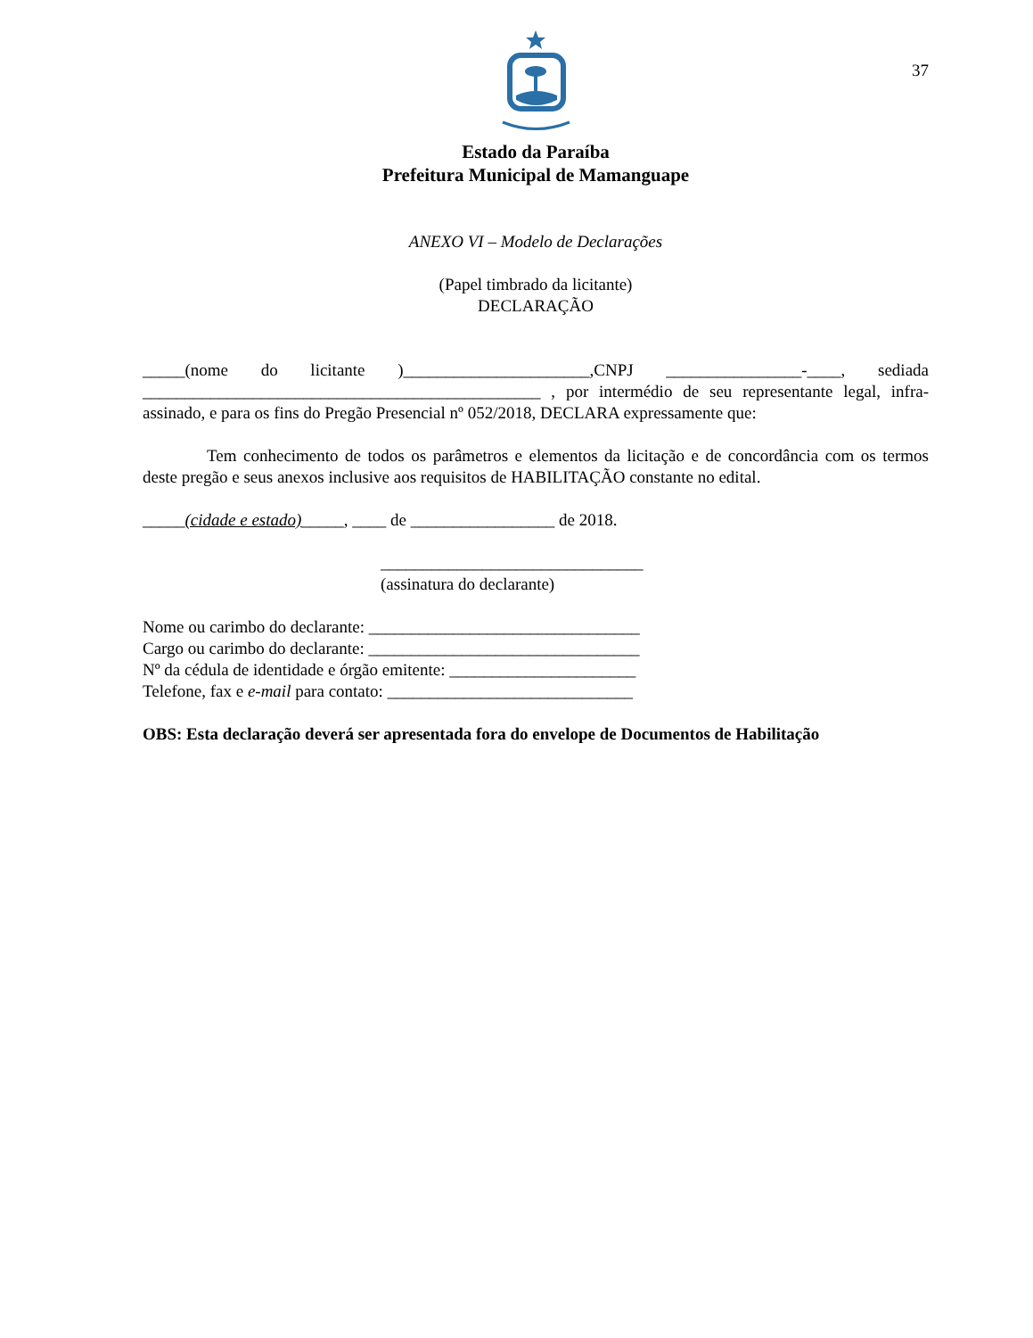37
Estado da Paraíba
Prefeitura Municipal de Mamanguape
ANEXO VI – Modelo de Declarações
(Papel timbrado da licitante)
DECLARAÇÃO
_____(nome do licitante )______________________,CNPJ ________________-____, sediada _______________________________________________ , por intermédio de seu representante legal, infra-assinado, e para os fins do Pregão Presencial nº 052/2018, DECLARA expressamente que:
Tem conhecimento de todos os parâmetros e elementos da licitação e de concordância com os termos deste pregão e seus anexos inclusive aos requisitos de HABILITAÇÃO constante no edital.
_____(cidade e estado)_____, ____ de _________________ de 2018.
_______________________________
(assinatura do declarante)
Nome ou carimbo do declarante: ________________________________
Cargo ou carimbo do declarante: ________________________________
Nº da cédula de identidade e órgão emitente: ______________________
Telefone, fax e e-mail para contato: _____________________________
OBS: Esta declaração deverá ser apresentada fora do envelope de Documentos de Habilitação